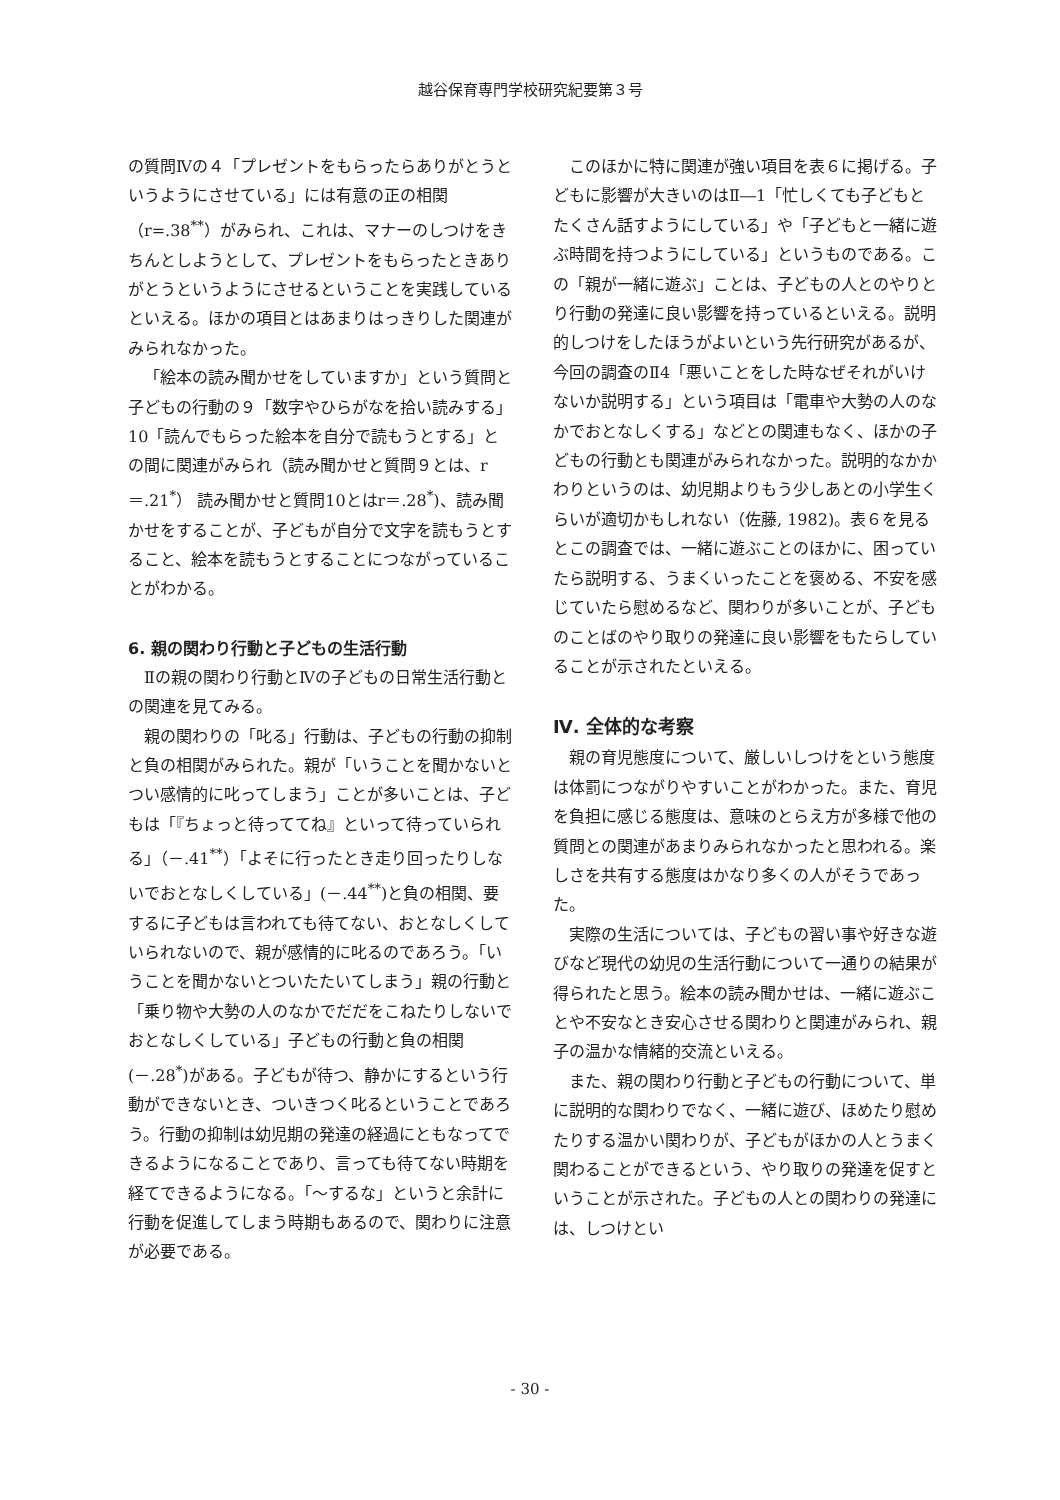越谷保育専門学校研究紀要第３号
の質問Ⅳの４「プレゼントをもらったらありがとうというようにさせている」には有意の正の相関（r=.38<sup>**</sup>）がみられ、これは、マナーのしつけをきちんとしようとして、プレゼントをもらったときありがとうというようにさせるということを実践しているといえる。ほかの項目とはあまりはっきりした関連がみられなかった。
「絵本の読み聞かせをしていますか」という質問と子どもの行動の９「数字やひらがなを拾い読みする」10「読んでもらった絵本を自分で読もうとする」との間に関連がみられ（読み聞かせと質問９とは、r＝.21<sup>*</sup>） 読み聞かせと質問10とはr＝.28<sup>*</sup>)、読み聞かせをすることが、子どもが自分で文字を読もうとすること、絵本を読もうとすることにつながっていることがわかる。
6. 親の関わり行動と子どもの生活行動
Ⅱの親の関わり行動とⅣの子どもの日常生活行動との関連を見てみる。
親の関わりの「叱る」行動は、子どもの行動の抑制と負の相関がみられた。親が「いうことを聞かないとつい感情的に叱ってしまう」ことが多いことは、子どもは「『ちょっと待っててね』といって待っていられる」（－.41<sup>**</sup>）「よそに行ったとき走り回ったりしないでおとなしくしている」(－.44<sup>**</sup>)と負の相関、要するに子どもは言われても待てない、おとなしくしていられないので、親が感情的に叱るのであろう。「いうことを聞かないとついたたいてしまう」親の行動と「乗り物や大勢の人のなかでだだをこねたりしないでおとなしくしている」子どもの行動と負の相関(－.28<sup>*</sup>)がある。子どもが待つ、静かにするという行動ができないとき、ついきつく叱るということであろう。行動の抑制は幼児期の発達の経過にともなってできるようになることであり、言っても待てない時期を経てできるようになる。「～するな」というと余計に行動を促進してしまう時期もあるので、関わりに注意が必要である。
このほかに特に関連が強い項目を表６に掲げる。子どもに影響が大きいのはⅡ―1「忙しくても子どもとたくさん話すようにしている」や「子どもと一緒に遊ぶ時間を持つようにしている」というものである。この「親が一緒に遊ぶ」ことは、子どもの人とのやりとり行動の発達に良い影響を持っているといえる。説明的しつけをしたほうがよいという先行研究があるが、今回の調査のⅡ4「悪いことをした時なぜそれがいけないか説明する」という項目は「電車や大勢の人のなかでおとなしくする」などとの関連もなく、ほかの子どもの行動とも関連がみられなかった。説明的なかかわりというのは、幼児期よりもう少しあとの小学生くらいが適切かもしれない（佐藤, 1982)。表６を見るとこの調査では、一緒に遊ぶことのほかに、困っていたら説明する、うまくいったことを褒める、不安を感じていたら慰めるなど、関わりが多いことが、子どものことばのやり取りの発達に良い影響をもたらしていることが示されたといえる。
Ⅳ. 全体的な考察
親の育児態度について、厳しいしつけをという態度は体罰につながりやすいことがわかった。また、育児を負担に感じる態度は、意味のとらえ方が多様で他の質問との関連があまりみられなかったと思われる。楽しさを共有する態度はかなり多くの人がそうであった。
実際の生活については、子どもの習い事や好きな遊びなど現代の幼児の生活行動について一通りの結果が得られたと思う。絵本の読み聞かせは、一緒に遊ぶことや不安なとき安心させる関わりと関連がみられ、親子の温かな情緒的交流といえる。
また、親の関わり行動と子どもの行動について、単に説明的な関わりでなく、一緒に遊び、ほめたり慰めたりする温かい関わりが、子どもがほかの人とうまく関わることができるという、やり取りの発達を促すということが示された。子どもの人との関わりの発達には、しつけとい
- 30 -